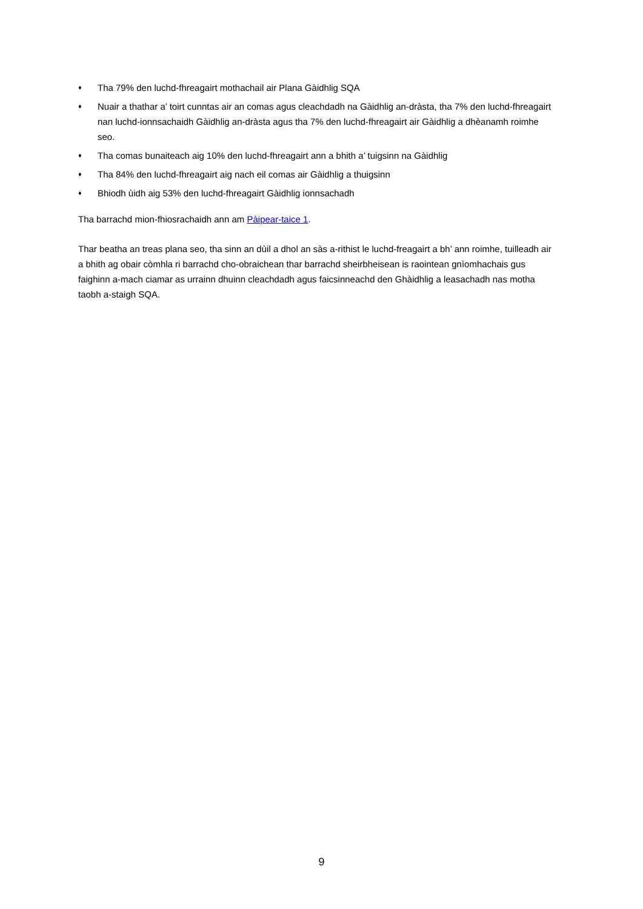♦ Tha 79% den luchd-fhreagairt mothachail air Plana Gàidhlig SQA
♦ Nuair a thathar a’ toirt cunntas air an comas agus cleachdadh na Gàidhlig an-dràsta, tha 7% den luchd-fhreagairt nan luchd-ionnsachaidh Gàidhlig an-dràsta agus tha 7% den luchd-fhreagairt air Gàidhlig a dhèanamh roimhe seo.
♦ Tha comas bunaiteach aig 10% den luchd-fhreagairt ann a bhith a’ tuigsinn na Gàidhlig
♦ Tha 84% den luchd-fhreagairt aig nach eil comas air Gàidhlig a thuigsinn
♦ Bhiodh ùidh aig 53% den luchd-fhreagairt Gàidhlig ionnsachadh
Tha barrachd mion-fhiosrachaidh ann am Pàipear-taice 1.
Thar beatha an treas plana seo, tha sinn an dùil a dhol an sàs a-rithist le luchd-freagairt a bh’ ann roimhe, tuilleadh air a bhith ag obair còmhla ri barrachd cho-obraichean thar barrachd sheirbheisean is raointean gnìomhachais gus faighinn a-mach ciamar as urrainn dhuinn cleachdadh agus faicsinneachd den Ghàidhlig a leasachadh nas motha taobh a-staigh SQA.
9